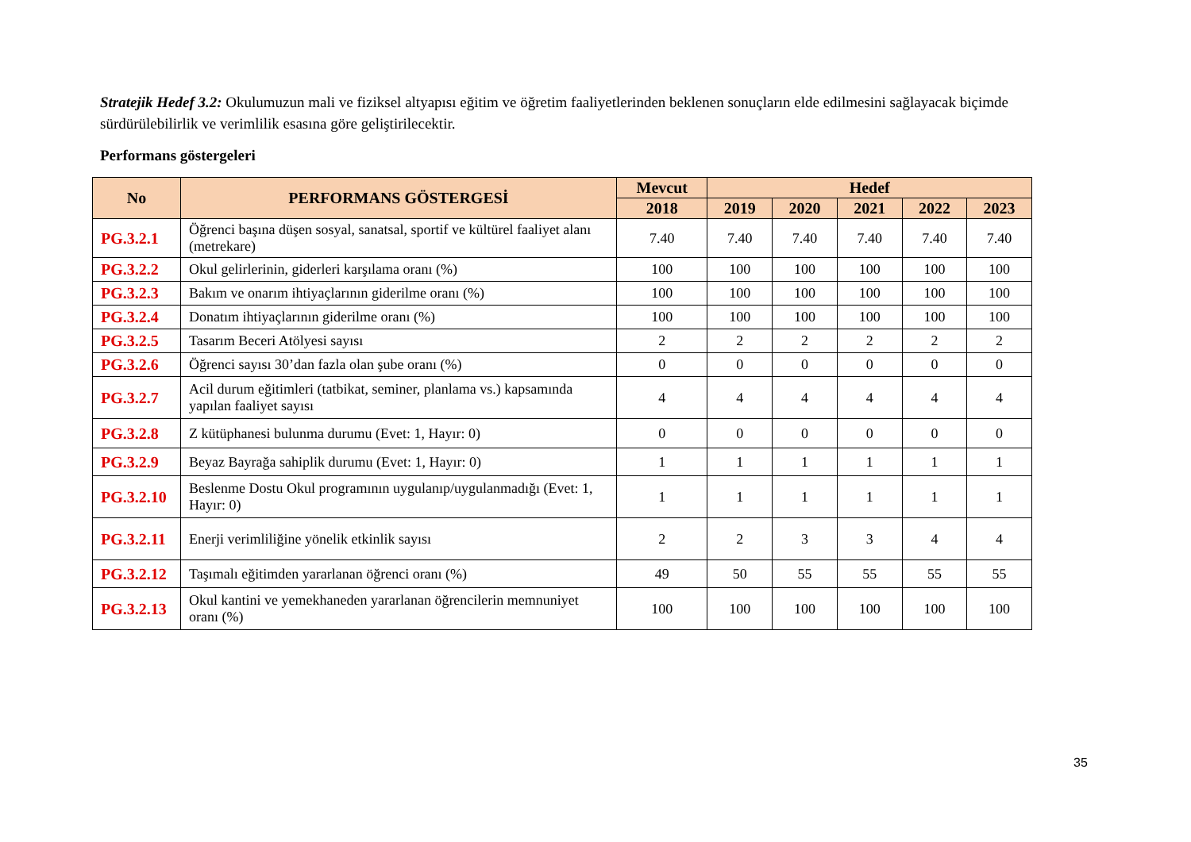Stratejik Hedef 3.2: Okulumuzun mali ve fiziksel altyapısı eğitim ve öğretim faaliyetlerinden beklenen sonuçların elde edilmesini sağlayacak biçimde sürdürülebilirlik ve verimlilik esasına göre geliştirilecektir.
Performans göstergeleri
| No | PERFORMANS GÖSTERGESİ | Mevcut | Hedef | | | | |
| --- | --- | --- | --- | --- | --- | --- | --- |
| | | 2018 | 2019 | 2020 | 2021 | 2022 | 2023 |
| PG.3.2.1 | Öğrenci başına düşen sosyal, sanatsal, sportif ve kültürel faaliyet alanı (metrekare) | 7.40 | 7.40 | 7.40 | 7.40 | 7.40 | 7.40 |
| PG.3.2.2 | Okul gelirlerinin, giderleri karşılama oranı (%) | 100 | 100 | 100 | 100 | 100 | 100 |
| PG.3.2.3 | Bakım ve onarım ihtiyaçlarının giderilme oranı (%) | 100 | 100 | 100 | 100 | 100 | 100 |
| PG.3.2.4 | Donatım ihtiyaçlarının giderilme oranı (%) | 100 | 100 | 100 | 100 | 100 | 100 |
| PG.3.2.5 | Tasarım Beceri Atölyesi sayısı | 2 | 2 | 2 | 2 | 2 | 2 |
| PG.3.2.6 | Öğrenci sayısı 30’dan fazla olan şube oranı (%) | 0 | 0 | 0 | 0 | 0 | 0 |
| PG.3.2.7 | Acil durum eğitimleri (tatbikat, seminer, planlama vs.) kapsamında yapılan faaliyet sayısı | 4 | 4 | 4 | 4 | 4 | 4 |
| PG.3.2.8 | Z kütüphanesi bulunma durumu (Evet: 1, Hayır: 0) | 0 | 0 | 0 | 0 | 0 | 0 |
| PG.3.2.9 | Beyaz Bayrağa sahiplik durumu (Evet: 1, Hayır: 0) | 1 | 1 | 1 | 1 | 1 | 1 |
| PG.3.2.10 | Beslenme Dostu Okul programının uygulanıp/uygulanmadığı (Evet: 1, Hayır: 0) | 1 | 1 | 1 | 1 | 1 | 1 |
| PG.3.2.11 | Enerji verimliliğine yönelik etkinlik sayısı | 2 | 2 | 3 | 3 | 4 | 4 |
| PG.3.2.12 | Taşımalı eğitimden yararlanan öğrenci oranı (%) | 49 | 50 | 55 | 55 | 55 | 55 |
| PG.3.2.13 | Okul kantini ve yemekhaneden yararlanan öğrencilerin memnuniyet oranı (%) | 100 | 100 | 100 | 100 | 100 | 100 |
35